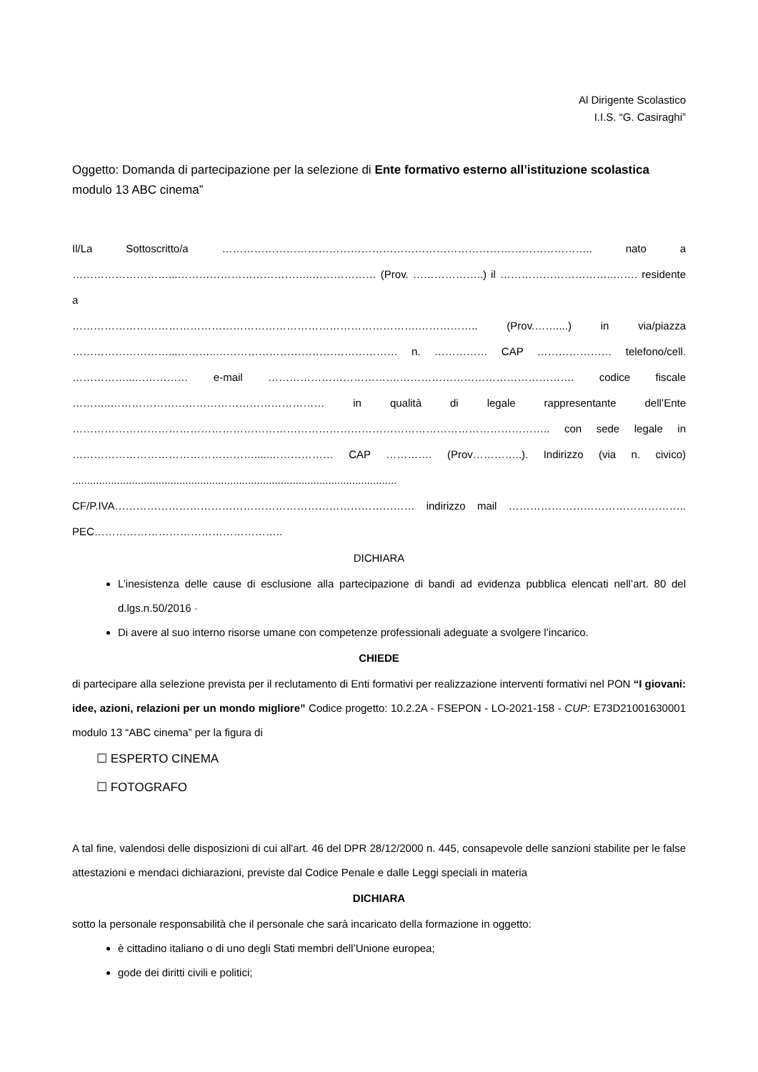Al Dirigente Scolastico
I.I.S. “G. Casiraghi”
Oggetto: Domanda di partecipazione per la selezione di Ente formativo esterno all’istituzione scolastica modulo 13 ABC cinema”
Il/La Sottoscritto/a ………………………………………………………………………………………….. nato a
………………………...………………………………..……………… (Prov. ………………..) il …………………………..……. residente a
…………………………………………………………………………………….…………….. (Prov.……....) in via/piazza
………………………...………..…………………………………………… n. …………… CAP ………………… telefono/cell.
……………...…………… e-mail ……………………………….…………………………………………. codice fiscale
………..…………………………………………………… in qualità di legale rappresentante dell’Ente
…………………………………………………………………………………………………………………….. con sede legale in
…………………………………………….....……………… CAP …………. (Prov…………..). Indirizzo (via n. civico)
.............................................................................................................
CF/P.IVA………………………………………………………………………… indirizzo mail …………………………………………..
PEC……………………………………………..
DICHIARA
L’inesistenza delle cause di esclusione alla partecipazione di bandi ad evidenza pubblica elencati nell’art. 80 del d.lgs.n.50/2016 ·
Di avere al suo interno risorse umane con competenze professionali adeguate a svolgere l’incarico.
CHIEDE
di partecipare alla selezione prevista per il reclutamento di Enti formativi per realizzazione interventi formativi nel PON “I giovani: idee, azioni, relazioni per un mondo migliore” Codice progetto: 10.2.2A - FSEPON - LO-2021-158 - CUP: E73D21001630001 modulo 13 “ABC cinema” per la figura di
☐ ESPERTO CINEMA
☐ FOTOGRAFO
A tal fine, valendosi delle disposizioni di cui all'art. 46 del DPR 28/12/2000 n. 445, consapevole delle sanzioni stabilite per le false attestazioni e mendaci dichiarazioni, previste dal Codice Penale e dalle Leggi speciali in materia
DICHIARA
sotto la personale responsabilità che il personale che sarà incaricato della formazione in oggetto:
è cittadino italiano o di uno degli Stati membri dell’Unione europea;
gode dei diritti civili e politici;